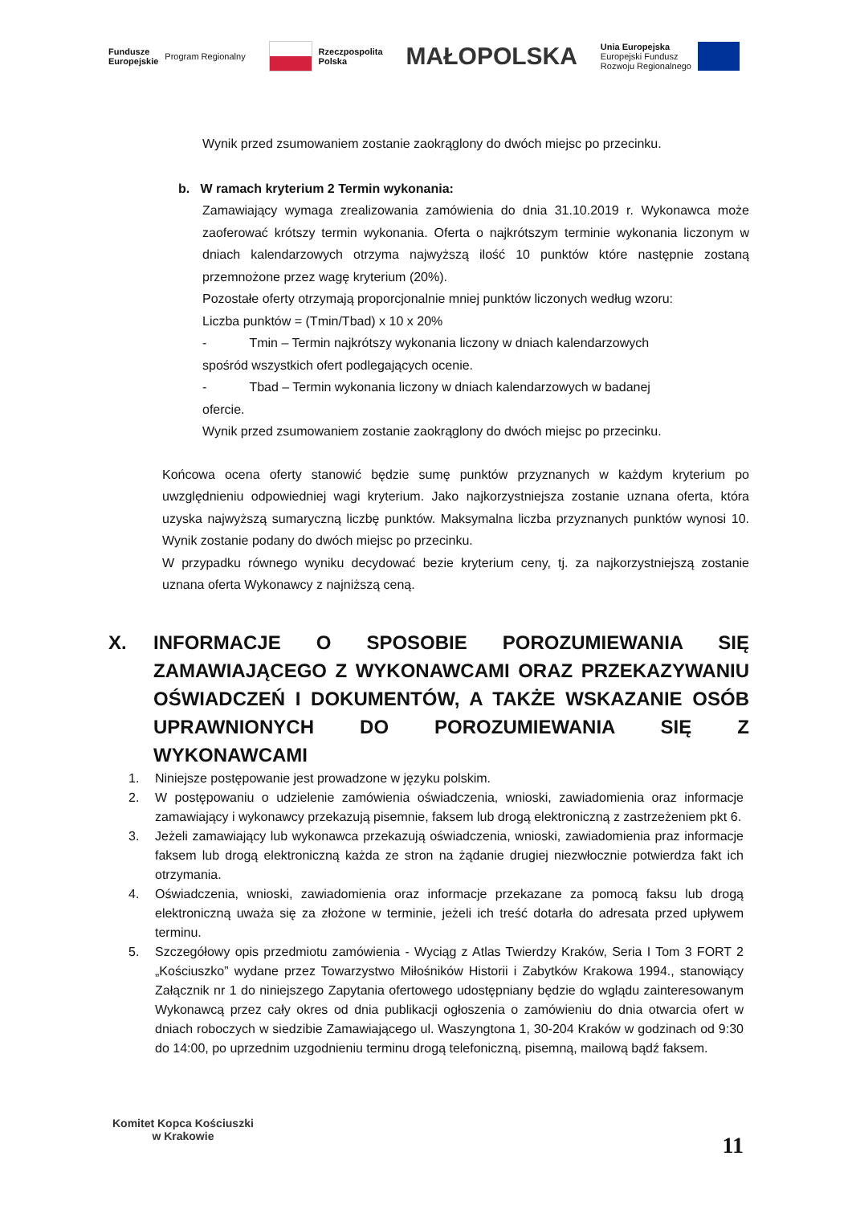Fundusze
Europejskie Program Regionalny
Rzeczpospolita
Polska
MAŁOPOLSKA
Unia Europejska
Europejski Fundusz
Rozwoju Regionalnego
Wynik przed zsumowaniem zostanie zaokrąglony do dwóch miejsc po przecinku.
b. W ramach kryterium 2 Termin wykonania:
Zamawiający wymaga zrealizowania zamówienia do dnia 31.10.2019 r. Wykonawca może zaoferować krótszy termin wykonania. Oferta o najkrótszym terminie wykonania liczonym w dniach kalendarzowych otrzyma najwyższą ilość 10 punktów które następnie zostaną przemnożone przez wagę kryterium (20%).
Pozostałe oferty otrzymają proporcjonalnie mniej punktów liczonych według wzoru:
Liczba punktów = (Tmin/Tbad) x 10 x 20%
- Tmin – Termin najkrótszy wykonania liczony w dniach kalendarzowych
spośród wszystkich ofert podlegających ocenie.
- Tbad – Termin wykonania liczony w dniach kalendarzowych w badanej
ofercie.
Wynik przed zsumowaniem zostanie zaokrąglony do dwóch miejsc po przecinku.
Końcowa ocena oferty stanowić będzie sumę punktów przyznanych w każdym kryterium po uwzględnieniu odpowiedniej wagi kryterium. Jako najkorzystniejsza zostanie uznana oferta, która uzyska najwyższą sumaryczną liczbę punktów. Maksymalna liczba przyznanych punktów wynosi 10. Wynik zostanie podany do dwóch miejsc po przecinku.
W przypadku równego wyniku decydować bezie kryterium ceny, tj. za najkorzystniejszą zostanie uznana oferta Wykonawcy z najniższą ceną.
X. INFORMACJE O SPOSOBIE POROZUMIEWANIA SIĘ ZAMAWIAJĄCEGO Z WYKONAWCAMI ORAZ PRZEKAZYWANIU OŚWIADCZEŃ I DOKUMENTÓW, A TAKŻE WSKAZANIE OSÓB UPRAWNIONYCH DO POROZUMIEWANIA SIĘ Z
WYKONAWCAMI
1. Niniejsze postępowanie jest prowadzone w języku polskim.
2. W postępowaniu o udzielenie zamówienia oświadczenia, wnioski, zawiadomienia oraz informacje zamawiający i wykonawcy przekazują pisemnie, faksem lub drogą elektroniczną z zastrzeżeniem pkt 6.
3. Jeżeli zamawiający lub wykonawca przekazują oświadczenia, wnioski, zawiadomienia praz informacje faksem lub drogą elektroniczną każda ze stron na żądanie drugiej niezwłocznie potwierdza fakt ich otrzymania.
4. Oświadczenia, wnioski, zawiadomienia oraz informacje przekazane za pomocą faksu lub drogą elektroniczną uważa się za złożone w terminie, jeżeli ich treść dotarła do adresata przed upływem terminu.
5. Szczegółowy opis przedmiotu zamówienia - Wyciąg z Atlas Twierdzy Kraków, Seria I Tom 3 FORT 2 „Kościuszko” wydane przez Towarzystwo Miłośników Historii i Zabytków Krakowa 1994., stanowiący Załącznik nr 1 do niniejszego Zapytania ofertowego udostępniany będzie do wglądu zainteresowanym Wykonawcą przez cały okres od dnia publikacji ogłoszenia o zamówieniu do dnia otwarcia ofert w dniach roboczych w siedzibie Zamawiającego ul. Waszyngtona 1, 30-204 Kraków w godzinach od 9:30 do 14:00, po uprzednim uzgodnieniu terminu drogą telefoniczną, pisemną, mailową bądź faksem.
Komitet Kopca Kościuszki
w Krakowie
11